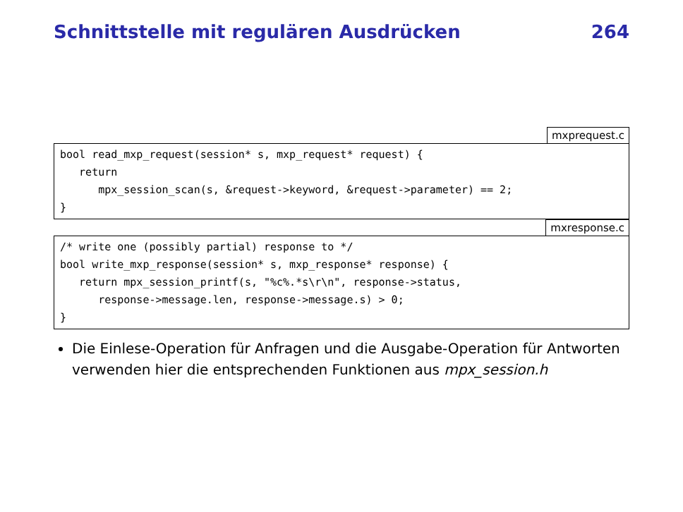Schnittstelle mit regulären Ausdrücken 264
mxprequest.c
bool read_mxp_request(session* s, mxp_request* request) {
   return
      mpx_session_scan(s, &request->keyword, &request->parameter) == 2;
}
mxresponse.c
/* write one (possibly partial) response to */
bool write_mxp_response(session* s, mxp_response* response) {
   return mpx_session_printf(s, "%c%.*s\r\n", response->status,
      response->message.len, response->message.s) > 0;
}
Die Einlese-Operation für Anfragen und die Ausgabe-Operation für Antworten verwenden hier die entsprechenden Funktionen aus mpx_session.h